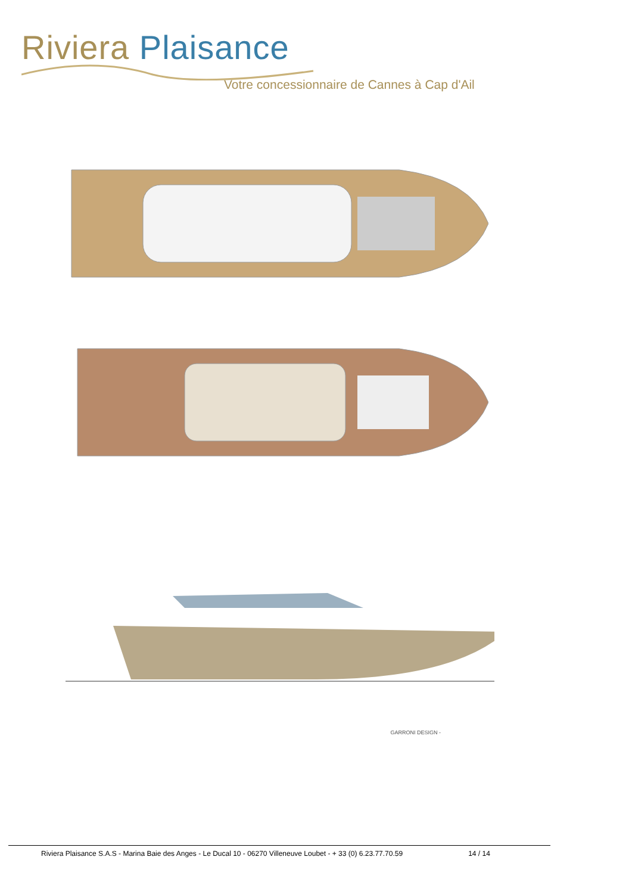Riviera Plaisance
Votre concessionnaire de Cannes à Cap d'Ail
GARRONI DESIGN -
Riviera Plaisance S.A.S - Marina Baie des Anges - Le Ducal 10 - 06270 Villeneuve Loubet - + 33 (0) 6.23.77.70.59 14 / 14